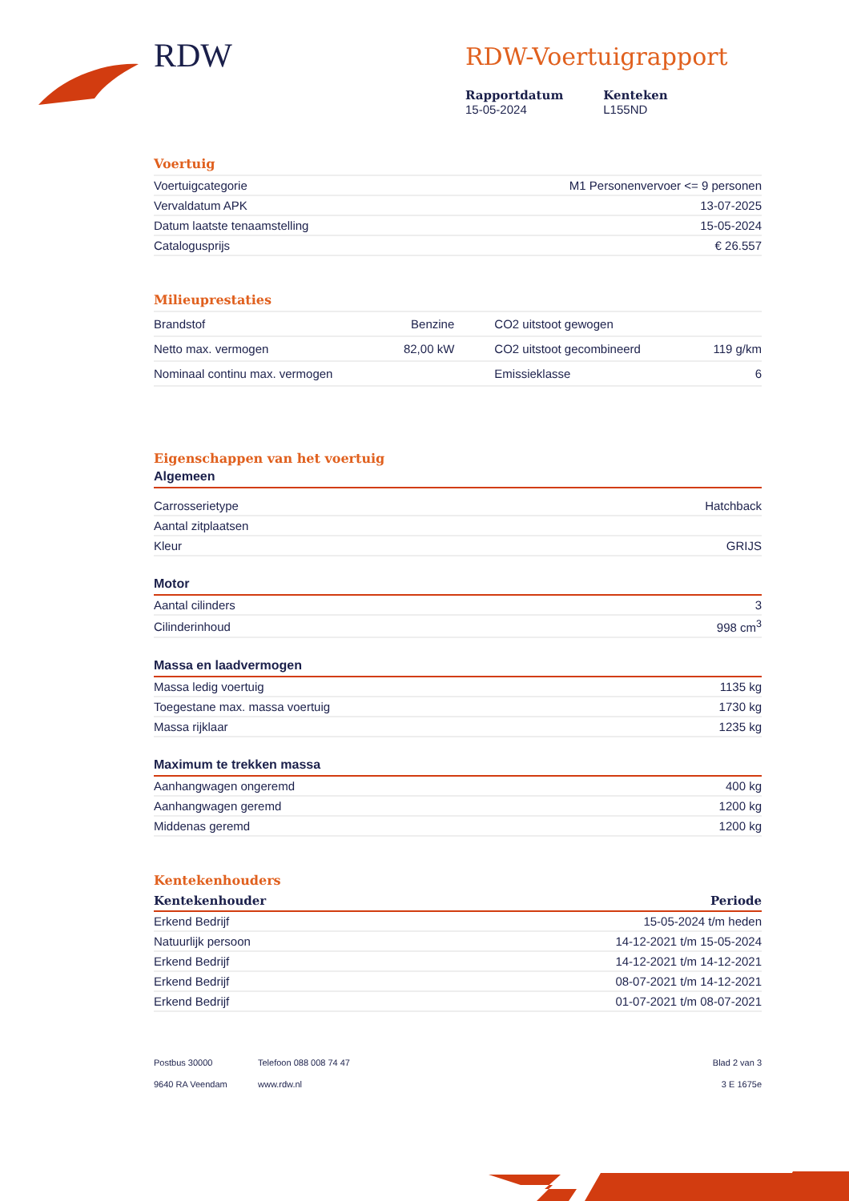RDW
RDW-Voertuigrapport
Rapportdatum
15-05-2024
Kenteken
L155ND
Voertuig
| Voertuigcategorie | M1 Personenvervoer <= 9 personen |
| Vervaldatum APK | 13-07-2025 |
| Datum laatste tenaamstelling | 15-05-2024 |
| Catalogusprijs | € 26.557 |
Milieuprestaties
| Brandstof | Benzine | CO2 uitstoot gewogen | |
| Netto max. vermogen | 82,00 kW | CO2 uitstoot gecombineerd | 119 g/km |
| Nominaal continu max. vermogen | | Emissieklasse | 6 |
Eigenschappen van het voertuig
Algemeen
| Carrosserietype | Hatchback |
| Aantal zitplaatsen | |
| Kleur | GRIJS |
Motor
| Aantal cilinders | 3 |
| Cilinderinhoud | 998 cm<sup>3</sup> |
Massa en laadvermogen
| Massa ledig voertuig | 1135 kg |
| Toegestane max. massa voertuig | 1730 kg |
| Massa rijklaar | 1235 kg |
Maximum te trekken massa
| Aanhangwagen ongeremd | 400 kg |
| Aanhangwagen geremd | 1200 kg |
| Middenas geremd | 1200 kg |
Kentekenhouders
| Kentekenhouder | Periode |
| --- | --- |
| Erkend Bedrijf | 15-05-2024 t/m heden |
| Natuurlijk persoon | 14-12-2021 t/m 15-05-2024 |
| Erkend Bedrijf | 14-12-2021 t/m 14-12-2021 |
| Erkend Bedrijf | 08-07-2021 t/m 14-12-2021 |
| Erkend Bedrijf | 01-07-2021 t/m 08-07-2021 |
Postbus 30000
9640 RA Veendam
Telefoon 088 008 74 47
www.rdw.nl
Blad 2 van 3
3 E 1675e